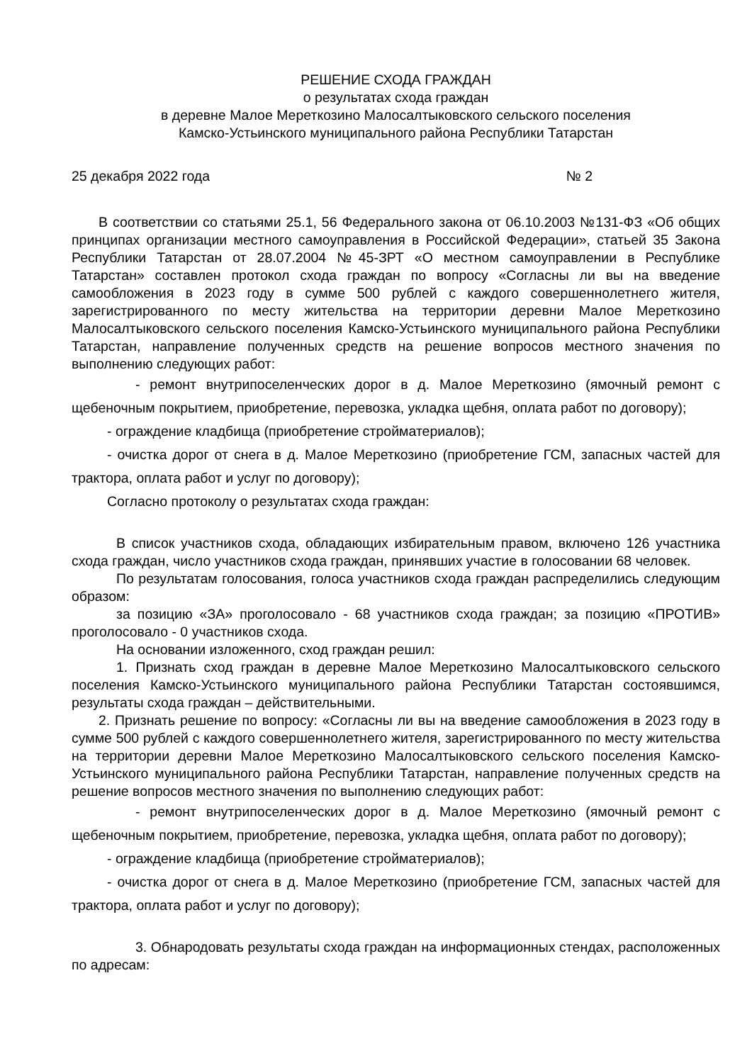РЕШЕНИЕ СХОДА ГРАЖДАН
о результатах схода граждан
в деревне Малое Мереткозино Малосалтыковского сельского поселения
Камско-Устьинского муниципального района Республики Татарстан
25 декабря 2022 года № 2
В соответствии со статьями 25.1, 56 Федерального закона от 06.10.2003 №131-ФЗ «Об общих принципах организации местного самоуправления в Российской Федерации», статьей 35 Закона Республики Татарстан от 28.07.2004 №45-ЗРТ «О местном самоуправлении в Республике Татарстан» составлен протокол схода граждан по вопросу «Согласны ли вы на введение самообложения в 2023 году в сумме 500 рублей с каждого совершеннолетнего жителя, зарегистрированного по месту жительства на территории деревни Малое Мереткозино Малосалтыковского сельского поселения Камско-Устьинского муниципального района Республики Татарстан, направление полученных средств на решение вопросов местного значения по выполнению следующих работ:
- ремонт внутрипоселенческих дорог в д. Малое Мереткозино (ямочный ремонт с щебеночным покрытием, приобретение, перевозка, укладка щебня, оплата работ по договору);
- ограждение кладбища (приобретение стройматериалов);
- очистка дорог от снега в д. Малое Мереткозино (приобретение ГСМ, запасных частей для трактора, оплата работ и услуг по договору);
Согласно протоколу о результатах схода граждан:
В список участников схода, обладающих избирательным правом, включено 126 участника схода граждан, число участников схода граждан, принявших участие в голосовании 68 человек.
По результатам голосования, голоса участников схода граждан распределились следующим образом:
за позицию «ЗА» проголосовало - 68 участников схода граждан; за позицию «ПРОТИВ» проголосовало - 0 участников схода.
На основании изложенного, сход граждан решил:
1. Признать сход граждан в деревне Малое Мереткозино Малосалтыковского сельского поселения Камско-Устьинского муниципального района Республики Татарстан состоявшимся, результаты схода граждан – действительными.
2. Признать решение по вопросу: «Согласны ли вы на введение самообложения в 2023 году в сумме 500 рублей с каждого совершеннолетнего жителя, зарегистрированного по месту жительства на территории деревни Малое Мереткозино Малосалтыковского сельского поселения Камско-Устьинского муниципального района Республики Татарстан, направление полученных средств на решение вопросов местного значения по выполнению следующих работ:
- ремонт внутрипоселенческих дорог в д. Малое Мереткозино (ямочный ремонт с щебеночным покрытием, приобретение, перевозка, укладка щебня, оплата работ по договору);
- ограждение кладбища (приобретение стройматериалов);
- очистка дорог от снега в д. Малое Мереткозино (приобретение ГСМ, запасных частей для трактора, оплата работ и услуг по договору);
3. Обнародовать результаты схода граждан на информационных стендах, расположенных по адресам: